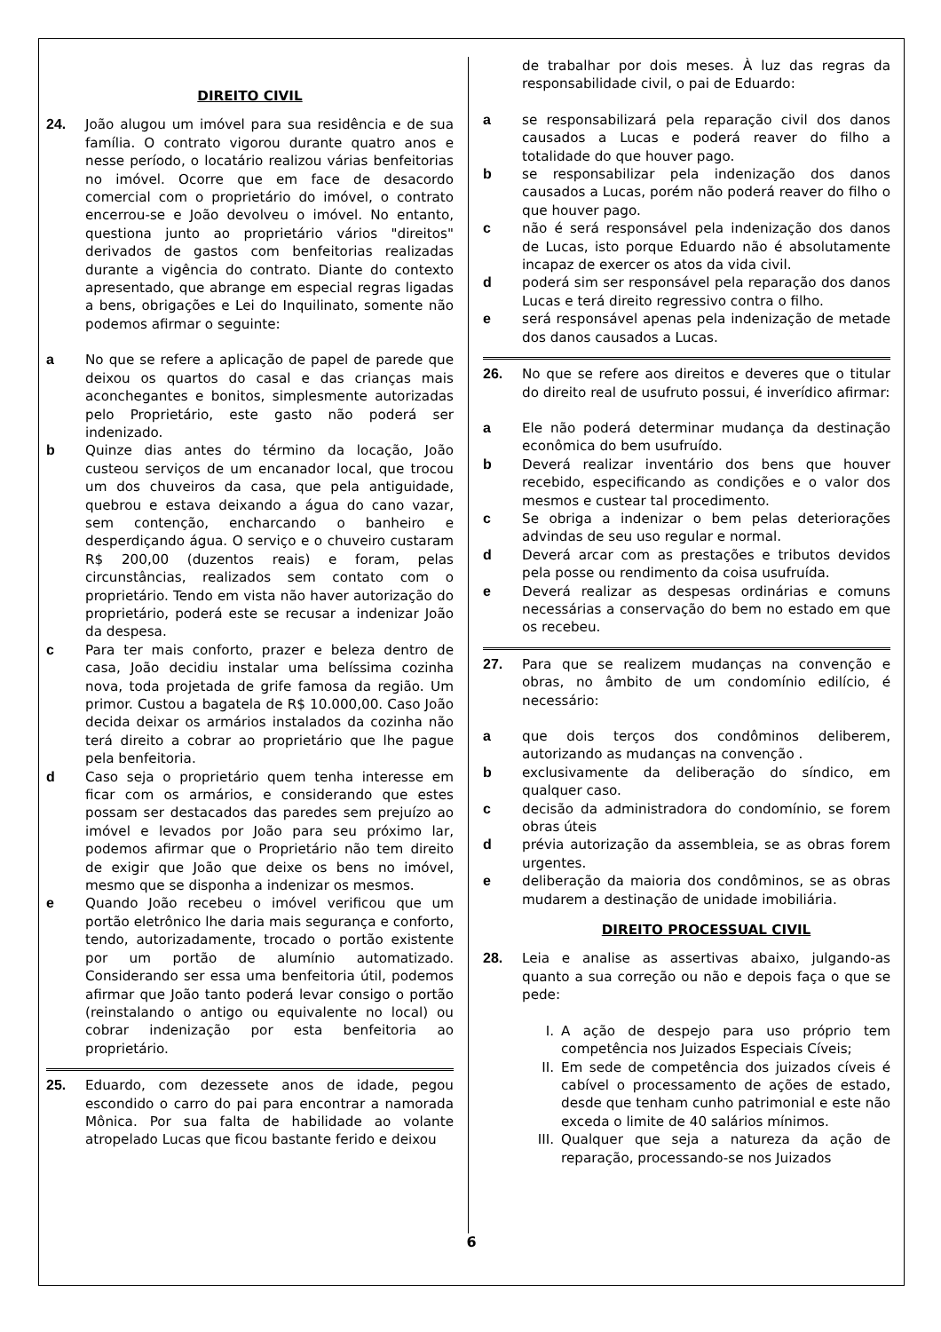DIREITO CIVIL
24. João alugou um imóvel para sua residência e de sua família. O contrato vigorou durante quatro anos e nesse período, o locatário realizou várias benfeitorias no imóvel. Ocorre que em face de desacordo comercial com o proprietário do imóvel, o contrato encerrou-se e João devolveu o imóvel. No entanto, questiona junto ao proprietário vários "direitos" derivados de gastos com benfeitorias realizadas durante a vigência do contrato. Diante do contexto apresentado, que abrange em especial regras ligadas a bens, obrigações e Lei do Inquilinato, somente não podemos afirmar o seguinte:
a No que se refere a aplicação de papel de parede que deixou os quartos do casal e das crianças mais aconchegantes e bonitos, simplesmente autorizadas pelo Proprietário, este gasto não poderá ser indenizado.
b Quinze dias antes do término da locação, João custeou serviços de um encanador local, que trocou um dos chuveiros da casa, que pela antiguidade, quebrou e estava deixando a água do cano vazar, sem contenção, encharcando o banheiro e desperdiçando água. O serviço e o chuveiro custaram R$ 200,00 (duzentos reais) e foram, pelas circunstâncias, realizados sem contato com o proprietário. Tendo em vista não haver autorização do proprietário, poderá este se recusar a indenizar João da despesa.
c Para ter mais conforto, prazer e beleza dentro de casa, João decidiu instalar uma belíssima cozinha nova, toda projetada de grife famosa da região. Um primor. Custou a bagatela de R$ 10.000,00. Caso João decida deixar os armários instalados da cozinha não terá direito a cobrar ao proprietário que lhe pague pela benfeitoria.
d Caso seja o proprietário quem tenha interesse em ficar com os armários, e considerando que estes possam ser destacados das paredes sem prejuízo ao imóvel e levados por João para seu próximo lar, podemos afirmar que o Proprietário não tem direito de exigir que João que deixe os bens no imóvel, mesmo que se disponha a indenizar os mesmos.
e Quando João recebeu o imóvel verificou que um portão eletrônico lhe daria mais segurança e conforto, tendo, autorizadamente, trocado o portão existente por um portão de alumínio automatizado. Considerando ser essa uma benfeitoria útil, podemos afirmar que João tanto poderá levar consigo o portão (reinstalando o antigo ou equivalente no local) ou cobrar indenização por esta benfeitoria ao proprietário.
25. Eduardo, com dezessete anos de idade, pegou escondido o carro do pai para encontrar a namorada Mônica. Por sua falta de habilidade ao volante atropelado Lucas que ficou bastante ferido e deixou
de trabalhar por dois meses. À luz das regras da responsabilidade civil, o pai de Eduardo:
a se responsabilizará pela reparação civil dos danos causados a Lucas e poderá reaver do filho a totalidade do que houver pago.
b se responsabilizar pela indenização dos danos causados a Lucas, porém não poderá reaver do filho o que houver pago.
c não é será responsável pela indenização dos danos de Lucas, isto porque Eduardo não é absolutamente incapaz de exercer os atos da vida civil.
d poderá sim ser responsável pela reparação dos danos Lucas e terá direito regressivo contra o filho.
e será responsável apenas pela indenização de metade dos danos causados a Lucas.
26. No que se refere aos direitos e deveres que o titular do direito real de usufruto possui, é inverídico afirmar:
a Ele não poderá determinar mudança da destinação econômica do bem usufruído.
b Deverá realizar inventário dos bens que houver recebido, especificando as condições e o valor dos mesmos e custear tal procedimento.
c Se obriga a indenizar o bem pelas deteriorações advindas de seu uso regular e normal.
d Deverá arcar com as prestações e tributos devidos pela posse ou rendimento da coisa usufruída.
e Deverá realizar as despesas ordinárias e comuns necessárias a conservação do bem no estado em que os recebeu.
27. Para que se realizem mudanças na convenção e obras, no âmbito de um condomínio edilício, é necessário:
a que dois terços dos condôminos deliberem, autorizando as mudanças na convenção .
b exclusivamente da deliberação do síndico, em qualquer caso.
c decisão da administradora do condomínio, se forem obras úteis
d prévia autorização da assembleia, se as obras forem urgentes.
e deliberação da maioria dos condôminos, se as obras mudarem a destinação de unidade imobiliária.
DIREITO PROCESSUAL CIVIL
28. Leia e analise as assertivas abaixo, julgando-as quanto a sua correção ou não e depois faça o que se pede:
I. A ação de despejo para uso próprio tem competência nos Juizados Especiais Cíveis;
II. Em sede de competência dos juizados cíveis é cabível o processamento de ações de estado, desde que tenham cunho patrimonial e este não exceda o limite de 40 salários mínimos.
III. Qualquer que seja a natureza da ação de reparação, processando-se nos Juizados
6